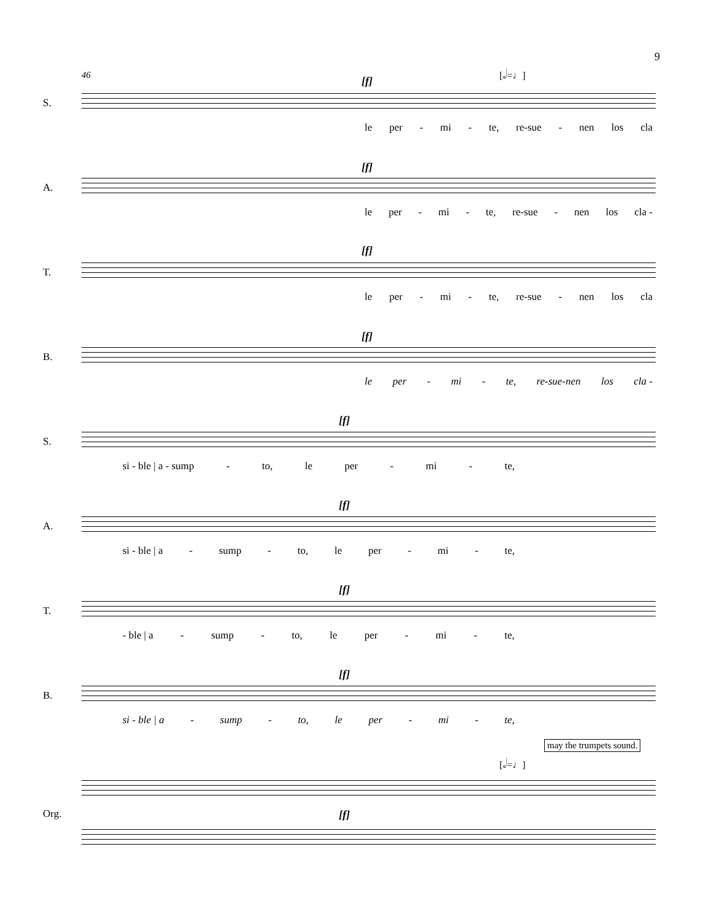9
46 [𝅗𝅥=♩]
S.
[f]
le per - mi - te, re-sue - nen los cla
A.
[f]
le per - mi - te, re-sue - nen los cla -
T.
[f]
le per - mi - te, re-sue - nen los cla
B.
[f]
le per - mi - te, re-sue-nen los cla -
S.
[f]
si - ble | a - sump - to, le per - mi - te,
A.
[f]
si - ble | a - sump - to, le per - mi - te,
T.
[f]
- ble | a - sump - to, le per - mi - te,
B.
[f]
si - ble | a - sump - to, le per - mi - te,
may the trumpets sound.
[𝅗𝅥=♩]
Org. [f]